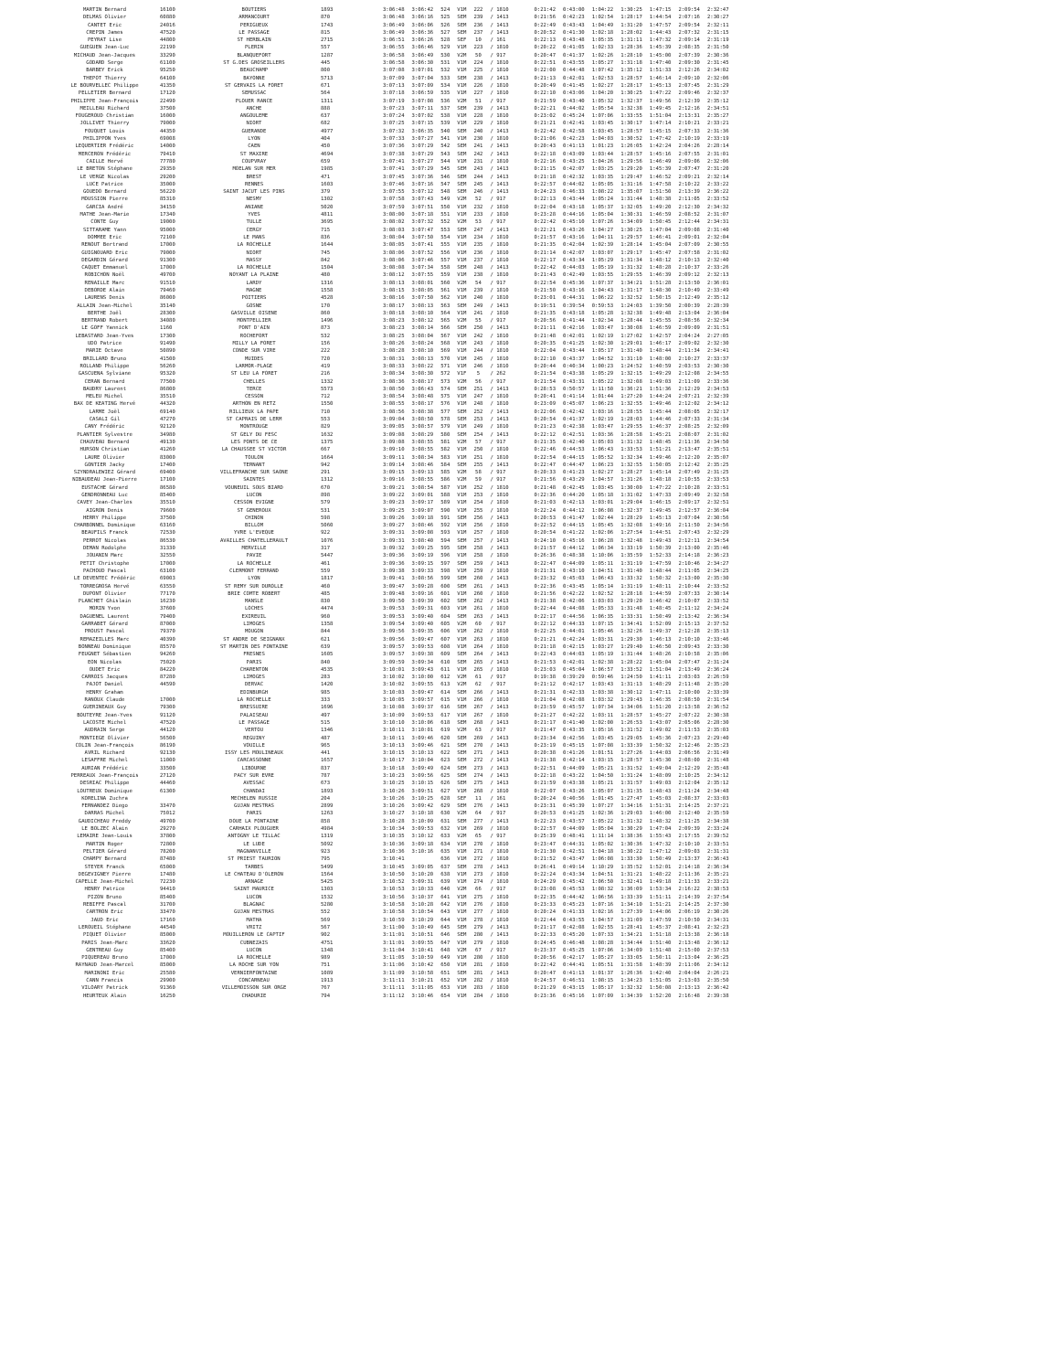| MARTIN Bernard | 16100 | BOUTIERS | 1893 | 3:06:48 | 3:06:42 | 524 | V1M | 222 | / 1810 | 0:21:42 | 0:43:00 | 1:04:22 | 1:30:25 | 1:47:15 | 2:09:54 | 2:32:47 |
| DELMAS Olivier | 60880 | ARMANCOURT | 870 | 3:06:48 | 3:06:16 | 525 | SEM | 239 | / 1413 | 0:21:56 | 0:42:23 | 1:02:54 | 1:28:17 | 1:44:54 | 2:07:16 | 2:30:27 |
| CANTET Eric | 24016 | PERIGUEUX | 1743 | 3:06:49 | 3:06:06 | 526 | SEM | 236 | / 1413 | 0:22:49 | 0:43:43 | 1:04:49 | 1:31:20 | 1:47:57 | 2:09:54 | 2:32:11 |
| CREPIN James | 47520 | LE PASSAGE | 815 | 3:06:49 | 3:06:36 | 527 | SEM | 237 | / 1413 | 0:20:52 | 0:41:30 | 1:02:18 | 1:28:02 | 1:44:43 | 2:07:32 | 2:31:15 |
| PEYRAT Lise | 44800 | ST HERBLAIN | 2715 | 3:06:51 | 3:06:26 | 528 | SEF | 10 | / 161 | 0:22:13 | 0:43:48 | 1:05:35 | 1:31:11 | 1:47:32 | 2:09:14 | 2:31:19 |
| GUEGUEN Jean-Luc | 22190 | PLERIN | 557 | 3:06:55 | 3:06:46 | 529 | V1M | 223 | / 1810 | 0:20:22 | 0:41:05 | 1:02:33 | 1:28:36 | 1:45:39 | 2:08:35 | 2:31:50 |
| MICHAUD Jean-Jacques | 33290 | BLANQUEFORT | 1287 | 3:06:58 | 3:06:49 | 530 | V2M | 50 | / 917 | 0:20:47 | 0:41:37 | 1:02:26 | 1:28:10 | 1:45:00 | 2:07:39 | 2:30:36 |
| GODARD Serge | 61100 | ST G.DES GROSEILLERS | 445 | 3:06:58 | 3:06:30 | 531 | V1M | 224 | / 1810 | 0:22:51 | 0:43:55 | 1:05:27 | 1:31:18 | 1:47:40 | 2:09:30 | 2:31:45 |
| BARBEY Erick | 95250 | BEAUCHAMP | 800 | 3:07:08 | 3:07:01 | 532 | V1M | 225 | / 1810 | 0:22:00 | 0:44:48 | 1:07:42 | 1:35:12 | 1:51:33 | 2:12:26 | 2:34:02 |
| THEPOT Thierry | 64100 | BAYONNE | 5713 | 3:07:09 | 3:07:04 | 533 | SEM | 238 | / 1413 | 0:21:13 | 0:42:01 | 1:02:53 | 1:28:57 | 1:46:14 | 2:09:10 | 2:32:06 |
| LE BOURVELLEC Philippe | 41350 | ST GERVAIS LA FORET | 671 | 3:07:13 | 3:07:09 | 534 | V1M | 226 | / 1810 | 0:20:49 | 0:41:45 | 1:02:27 | 1:28:17 | 1:45:13 | 2:07:45 | 2:31:29 |
| PELLETIER Bernard | 17120 | SEMUSSAC | 564 | 3:07:18 | 3:06:59 | 535 | V1M | 227 | / 1810 | 0:22:10 | 0:43:06 | 1:04:20 | 1:30:25 | 1:47:22 | 2:09:46 | 2:32:37 |
| PHILIPPE Jean-François | 22490 | PLOUER RANCE | 1311 | 3:07:19 | 3:07:08 | 536 | V2M | 51 | / 917 | 0:21:59 | 0:43:40 | 1:05:32 | 1:32:37 | 1:49:56 | 2:12:39 | 2:35:12 |
| MEILLEAU Richard | 37500 | ANCHE | 888 | 3:07:23 | 3:07:11 | 537 | SEM | 239 | / 1413 | 0:22:21 | 0:44:02 | 1:05:54 | 1:32:38 | 1:49:45 | 2:12:16 | 2:34:51 |
| FOUGEROUD Christian | 16000 | ANGOULEME | 637 | 3:07:24 | 3:07:02 | 538 | V1M | 228 | / 1810 | 0:23:02 | 0:45:24 | 1:07:06 | 1:33:55 | 1:51:04 | 2:13:31 | 2:35:27 |
| JOLLIVET Thierry | 79000 | NIORT | 682 | 3:07:25 | 3:07:15 | 539 | V1M | 229 | / 1810 | 0:21:21 | 0:42:41 | 1:03:45 | 1:30:17 | 1:47:14 | 2:10:21 | 2:33:21 |
| FOUQUET Louis | 44350 | GUERANDE | 4977 | 3:07:32 | 3:06:35 | 540 | SEM | 240 | / 1413 | 0:22:42 | 0:42:58 | 1:03:45 | 1:28:57 | 1:45:15 | 2:07:33 | 2:31:36 |
| PHILIPPON Yves | 69008 | LYON | 404 | 3:07:33 | 3:07:27 | 541 | V1M | 230 | / 1810 | 0:21:06 | 0:42:23 | 1:04:03 | 1:30:52 | 1:47:42 | 2:10:19 | 2:33:19 |
| LEQUERTIER Frédéric | 14000 | CAEN | 450 | 3:07:36 | 3:07:29 | 542 | SEM | 241 | / 1413 | 0:20:43 | 0:41:13 | 1:01:23 | 1:26:05 | 1:42:24 | 2:04:26 | 2:28:14 |
| MERCERON Frédéric | 79410 | ST MAXIRE | 4694 | 3:07:38 | 3:07:29 | 543 | SEM | 242 | / 1413 | 0:22:18 | 0:43:09 | 1:03:44 | 1:28:57 | 1:45:16 | 2:07:55 | 2:31:01 |
| CAILLE Hervé | 77780 | COUPVRAY | 659 | 3:07:41 | 3:07:27 | 544 | V1M | 231 | / 1810 | 0:22:16 | 0:43:25 | 1:04:26 | 1:29:56 | 1:46:49 | 2:09:06 | 2:32:06 |
| LE BRETON Stéphane | 29350 | MOELAN SUR MER | 1985 | 3:07:41 | 3:07:29 | 545 | SEM | 243 | / 1413 | 0:21:15 | 0:42:07 | 1:03:25 | 1:29:20 | 1:45:39 | 2:07:47 | 2:31:20 |
| LE VERGE Nicolas | 29200 | BREST | 471 | 3:07:45 | 3:07:36 | 546 | SEM | 244 | / 1413 | 0:21:18 | 0:42:32 | 1:03:35 | 1:29:47 | 1:46:52 | 2:09:21 | 2:32:14 |
| LUCE Patrice | 35000 | RENNES | 1603 | 3:07:46 | 3:07:16 | 547 | SEM | 245 | / 1413 | 0:22:57 | 0:44:02 | 1:05:05 | 1:31:16 | 1:47:58 | 2:10:22 | 2:33:22 |
| GOUEDO Bernard | 56220 | SAINT JACUT LES PINS | 379 | 3:07:55 | 3:07:12 | 548 | SEM | 246 | / 1413 | 0:24:23 | 0:46:33 | 1:08:22 | 1:35:07 | 1:51:50 | 2:13:39 | 2:36:22 |
| MOUSSION Pierre | 85310 | NESMY | 1302 | 3:07:58 | 3:07:43 | 549 | V2M | 52 | / 917 | 0:22:13 | 0:43:44 | 1:05:24 | 1:31:44 | 1:48:38 | 2:11:05 | 2:33:52 |
| GARCIA André | 34150 | ANIANE | 5020 | 3:07:59 | 3:07:51 | 550 | V1M | 232 | / 1810 | 0:22:04 | 0:43:18 | 1:05:37 | 1:32:05 | 1:49:20 | 2:12:30 | 2:34:32 |
| MATHE Jean-Marie | 17340 | YVES | 4811 | 3:08:00 | 3:07:18 | 551 | V1M | 233 | / 1810 | 0:23:28 | 0:44:16 | 1:05:04 | 1:30:31 | 1:46:59 | 2:08:52 | 2:31:07 |
| CONTE Guy | 19000 | TULLE | 3695 | 3:08:02 | 3:07:32 | 552 | V2M | 53 | / 917 | 0:22:42 | 0:45:10 | 1:07:26 | 1:34:09 | 1:50:45 | 2:12:44 | 2:34:31 |
| SITTARAME Yann | 95000 | CERGY | 715 | 3:08:03 | 3:07:47 | 553 | SEM | 247 | / 1413 | 0:22:21 | 0:43:26 | 1:04:27 | 1:30:25 | 1:47:04 | 2:09:08 | 2:31:40 |
| DOMMEE Eric | 72100 | LE MANS | 836 | 3:08:04 | 3:07:50 | 554 | V1M | 234 | / 1810 | 0:21:57 | 0:43:16 | 1:04:11 | 1:29:57 | 1:46:41 | 2:09:01 | 2:32:04 |
| RENOUT Bertrand | 17000 | LA ROCHELLE | 1644 | 3:08:05 | 3:07:41 | 555 | V1M | 235 | / 1810 | 0:21:35 | 0:42:04 | 1:02:39 | 1:28:14 | 1:45:04 | 2:07:09 | 2:30:55 |
| GUIGNOUARD Eric | 79000 | NIORT | 745 | 3:08:06 | 3:07:52 | 556 | V1M | 236 | / 1810 | 0:21:14 | 0:42:07 | 1:03:07 | 1:29:17 | 1:45:47 | 2:07:58 | 2:31:02 |
| DEGARDIN Gérard | 91300 | MASSY | 842 | 3:08:06 | 3:07:46 | 557 | V1M | 237 | / 1810 | 0:22:17 | 0:43:34 | 1:05:29 | 1:31:34 | 1:48:12 | 2:10:13 | 2:32:40 |
| CAQUET Emmanuel | 17000 | LA ROCHELLE | 1504 | 3:08:08 | 3:07:34 | 558 | SEM | 248 | / 1413 | 0:22:42 | 0:44:03 | 1:05:19 | 1:31:32 | 1:48:28 | 2:10:37 | 2:33:26 |
| ROBICHON Noël | 49700 | NOYANT LA PLAINE | 480 | 3:08:12 | 3:07:55 | 559 | V1M | 238 | / 1810 | 0:21:43 | 0:42:49 | 1:03:55 | 1:29:55 | 1:46:39 | 2:09:12 | 2:32:13 |
| RENAILLE Marc | 91510 | LARDY | 1316 | 3:08:13 | 3:08:01 | 560 | V2M | 54 | / 917 | 0:22:54 | 0:45:36 | 1:07:37 | 1:34:21 | 1:51:28 | 2:13:50 | 2:36:01 |
| DEBORDE Alain | 79460 | MAGNE | 1558 | 3:08:15 | 3:08:05 | 561 | V1M | 239 | / 1810 | 0:21:50 | 0:43:16 | 1:04:43 | 1:31:17 | 1:48:30 | 2:10:49 | 2:33:49 |
| LAURENS Denis | 86000 | POITIERS | 4528 | 3:08:16 | 3:07:50 | 562 | V1M | 240 | / 1810 | 0:23:01 | 0:44:31 | 1:06:22 | 1:32:52 | 1:50:15 | 2:12:49 | 2:35:12 |
| ALLAIN Jean-Michel | 35140 | GOSNE | 170 | 3:08:17 | 3:08:13 | 563 | SEM | 249 | / 1413 | 0:19:51 | 0:39:54 | 0:59:53 | 1:24:03 | 1:39:50 | 2:00:39 | 2:28:39 |
| BERTHE Joël | 28300 | GASVILLE OISENE | 860 | 3:08:18 | 3:08:10 | 564 | V1M | 241 | / 1810 | 0:21:35 | 0:43:18 | 1:05:28 | 1:32:38 | 1:49:48 | 2:13:04 | 2:36:04 |
| BERTRAND Robert | 34080 | MONTPELLIER | 1496 | 3:08:23 | 3:08:12 | 565 | V2M | 55 | / 917 | 0:20:56 | 0:41:44 | 1:02:34 | 1:28:44 | 1:45:55 | 2:08:56 | 2:32:34 |
| LE GOFF Yannick | 1160 | PONT D'AIN | 873 | 3:08:23 | 3:08:14 | 566 | SEM | 250 | / 1413 | 0:21:11 | 0:42:16 | 1:03:47 | 1:30:08 | 1:46:59 | 2:09:09 | 2:31:51 |
| LEBASTARD Jean-Yves | 17300 | ROCHEFORT | 532 | 3:08:25 | 3:08:04 | 567 | V1M | 242 | / 1810 | 0:21:48 | 0:42:01 | 1:02:19 | 1:27:02 | 1:42:57 | 2:04:24 | 2:27:05 |
| UDO Patrice | 91490 | MILLY LA FORET | 156 | 3:08:26 | 3:08:24 | 568 | V1M | 243 | / 1810 | 0:20:35 | 0:41:25 | 1:02:30 | 1:29:01 | 1:46:17 | 2:09:02 | 2:32:30 |
| MARIE Octave | 50890 | CONDE SUR VIRE | 222 | 3:08:28 | 3:08:10 | 569 | V1M | 244 | / 1810 | 0:22:04 | 0:43:44 | 1:05:17 | 1:31:40 | 1:48:44 | 2:11:34 | 2:34:41 |
| BRILLARD Bruno | 41500 | MUIDES | 720 | 3:08:31 | 3:08:13 | 570 | V1M | 245 | / 1810 | 0:22:10 | 0:43:37 | 1:04:52 | 1:31:10 | 1:48:00 | 2:10:27 | 2:33:37 |
| ROLLAND Philippe | 56260 | LARMOR-PLAGE | 419 | 3:08:33 | 3:08:22 | 571 | V1M | 246 | / 1810 | 0:20:44 | 0:40:34 | 1:00:23 | 1:24:52 | 1:40:59 | 2:03:53 | 2:30:30 |
| GASCUENA Sylviane | 95320 | ST LEU LA FORET | 216 | 3:08:34 | 3:08:30 | 572 | V1F | 5 | / 262 | 0:21:54 | 0:43:38 | 1:05:29 | 1:32:15 | 1:49:29 | 2:12:08 | 2:34:55 |
| CERAN Bernard | 77500 | CHELLES | 1332 | 3:08:36 | 3:08:17 | 573 | V2M | 56 | / 917 | 0:21:54 | 0:43:31 | 1:05:22 | 1:32:08 | 1:49:03 | 2:11:09 | 2:33:36 |
| BAUDRY Laurent | 86800 | TERCE | 5573 | 3:08:50 | 3:06:43 | 574 | SEM | 251 | / 1413 | 0:28:53 | 0:50:57 | 1:11:50 | 1:36:21 | 1:51:36 | 2:12:29 | 2:34:53 |
| MELEU Michel | 35510 | CESSON | 712 | 3:08:54 | 3:08:48 | 575 | V1M | 247 | / 1810 | 0:20:41 | 0:41:14 | 1:01:44 | 1:27:20 | 1:44:24 | 2:07:21 | 2:32:39 |
| BAX DE KEATING Hervé | 44320 | ARTHON EN RETZ | 1550 | 3:08:55 | 3:08:17 | 576 | V1M | 248 | / 1810 | 0:23:09 | 0:45:07 | 1:06:23 | 1:32:55 | 1:49:46 | 2:12:02 | 2:34:12 |
| LARME Joël | 69140 | RILLIEUX LA PAPE | 710 | 3:08:56 | 3:08:38 | 577 | SEM | 252 | / 1413 | 0:22:06 | 0:42:42 | 1:03:16 | 1:28:55 | 1:45:44 | 2:08:05 | 2:32:17 |
| CASALI Gil | 47270 | ST CAPRAIS DE LERM | 553 | 3:09:04 | 3:08:50 | 578 | SEM | 253 | / 1413 | 0:20:54 | 0:41:37 | 1:02:19 | 1:28:03 | 1:44:46 | 2:07:33 | 2:31:34 |
| CANY Frédéric | 92120 | MONTROUGE | 829 | 3:09:05 | 3:08:57 | 579 | V1M | 249 | / 1810 | 0:21:23 | 0:42:38 | 1:03:47 | 1:29:55 | 1:46:37 | 2:08:25 | 2:32:09 |
| PLANTIER Sylvestre | 34980 | ST GELY DU FESC | 1632 | 3:09:08 | 3:08:29 | 580 | SEM | 254 | / 1413 | 0:22:12 | 0:42:51 | 1:03:36 | 1:28:58 | 1:45:21 | 2:08:07 | 2:31:02 |
| CHAUVEAU Bernard | 49130 | LES PONTS DE CE | 1375 | 3:09:08 | 3:08:55 | 581 | V2M | 57 | / 917 | 0:21:35 | 0:42:40 | 1:05:03 | 1:31:32 | 1:48:45 | 2:11:36 | 2:34:50 |
| HURSON Christian | 41260 | LA CHAUSSEE ST VICTOR | 667 | 3:09:10 | 3:08:55 | 582 | V1M | 250 | / 1810 | 0:22:46 | 0:44:53 | 1:06:43 | 1:33:53 | 1:51:21 | 2:13:47 | 2:35:51 |
| LAURE Olivier | 83000 | TOULON | 1664 | 3:09:11 | 3:08:34 | 583 | V1M | 251 | / 1810 | 0:22:54 | 0:44:15 | 1:05:52 | 1:32:34 | 1:49:46 | 2:12:20 | 2:35:07 |
| GONTIER Jacky | 17400 | TERNANT | 942 | 3:09:14 | 3:08:46 | 584 | SEM | 255 | / 1413 | 0:22:47 | 0:44:47 | 1:06:23 | 1:32:55 | 1:50:05 | 2:12:42 | 2:35:25 |
| SZYNDRALEWIEZ Gérard | 69400 | VILLEFRANCHE SUR SAONE | 291 | 3:09:15 | 3:09:13 | 585 | V2M | 58 | / 917 | 0:20:33 | 0:41:23 | 1:02:27 | 1:28:27 | 1:45:14 | 2:07:49 | 2:31:25 |
| NIBAUDEAU Jean-Pierre | 17100 | SAINTES | 1312 | 3:09:16 | 3:08:55 | 586 | V2M | 59 | / 917 | 0:21:56 | 0:43:29 | 1:04:57 | 1:31:26 | 1:48:18 | 2:10:55 | 2:33:53 |
| EUSTACHE Gérard | 86580 | VOUNEUIL SOUS BIARD | 670 | 3:09:21 | 3:08:54 | 587 | V1M | 252 | / 1810 | 0:21:48 | 0:42:45 | 1:03:45 | 1:30:00 | 1:47:22 | 2:10:28 | 2:33:51 |
| GENDRONNEAU Luc | 85400 | LUCON | 898 | 3:09:22 | 3:09:01 | 588 | V1M | 253 | / 1810 | 0:22:36 | 0:44:20 | 1:05:18 | 1:31:02 | 1:47:33 | 2:09:49 | 2:32:58 |
| CAVEY Jean-Charles | 35510 | CESSON EVIGNE | 579 | 3:09:23 | 3:09:17 | 589 | V1M | 254 | / 1810 | 0:21:03 | 0:42:13 | 1:03:01 | 1:29:04 | 1:46:15 | 2:09:17 | 2:32:51 |
| AIGRON Denis | 79600 | ST GENEROUX | 531 | 3:09:25 | 3:09:07 | 590 | V1M | 255 | / 1810 | 0:22:24 | 0:44:12 | 1:06:08 | 1:32:37 | 1:49:45 | 2:12:57 | 2:36:04 |
| HERRY Philippe | 37500 | CHINON | 598 | 3:09:26 | 3:09:18 | 591 | SEM | 256 | / 1413 | 0:20:53 | 0:41:47 | 1:02:44 | 1:28:29 | 1:45:13 | 2:07:04 | 2:30:56 |
| CHARBONNEL Dominique | 63160 | BILLOM | 5060 | 3:09:27 | 3:08:46 | 592 | V1M | 256 | / 1810 | 0:22:52 | 0:44:15 | 1:05:45 | 1:32:08 | 1:49:16 | 2:11:50 | 2:34:56 |
| BEAUFILS Franck | 72530 | YVRE L'EVEQUE | 922 | 3:09:31 | 3:09:08 | 593 | V1M | 257 | / 1810 | 0:20:54 | 0:41:22 | 1:02:06 | 1:27:54 | 1:44:51 | 2:07:43 | 2:32:29 |
| PERROT Nicolas | 86530 | AVAILLES CHATELLERAULT | 1076 | 3:09:31 | 3:08:40 | 594 | SEM | 257 | / 1413 | 0:24:10 | 0:45:16 | 1:06:28 | 1:32:48 | 1:49:43 | 2:12:11 | 2:34:54 |
| DEMAN Rodolphe | 31330 | MERVILLE | 317 | 3:09:32 | 3:09:25 | 595 | SEM | 258 | / 1413 | 0:21:57 | 0:44:12 | 1:06:34 | 1:33:19 | 1:50:39 | 2:13:00 | 2:35:46 |
| JOUANIN Marc | 32550 | PAVIE | 5447 | 3:09:36 | 3:09:19 | 596 | V1M | 258 | / 1810 | 0:26:36 | 0:48:38 | 1:10:06 | 1:35:59 | 1:52:33 | 2:14:18 | 2:36:23 |
| PETIT Christophe | 17000 | LA ROCHELLE | 461 | 3:09:36 | 3:09:15 | 597 | SEM | 259 | / 1413 | 0:22:47 | 0:44:09 | 1:05:11 | 1:31:19 | 1:47:59 | 2:10:46 | 2:34:27 |
| PACHOUD Pascal | 63100 | CLERMONT FERRAND | 559 | 3:09:38 | 3:09:33 | 598 | V1M | 259 | / 1810 | 0:21:31 | 0:43:10 | 1:04:51 | 1:31:40 | 1:48:44 | 2:11:05 | 2:34:25 |
| LE DEVENTEC Frédéric | 69003 | LYON | 1817 | 3:09:41 | 3:08:56 | 599 | SEM | 260 | / 1413 | 0:23:32 | 0:45:03 | 1:06:43 | 1:33:32 | 1:50:32 | 2:13:00 | 2:35:30 |
| TORREGROSA Hervé | 63550 | ST REMY SUR DUROLLE | 460 | 3:09:47 | 3:09:28 | 600 | SEM | 261 | / 1413 | 0:22:36 | 0:43:45 | 1:05:14 | 1:31:19 | 1:48:11 | 2:10:44 | 2:33:52 |
| DUPONT Olivier | 77170 | BRIE COMTE ROBERT | 485 | 3:09:48 | 3:09:16 | 601 | V1M | 260 | / 1810 | 0:21:56 | 0:42:22 | 1:02:52 | 1:28:18 | 1:44:59 | 2:07:33 | 2:30:14 |
| PLANCHET Ghislain | 16230 | MANSLE | 830 | 3:09:50 | 3:09:39 | 602 | SEM | 262 | / 1413 | 0:21:38 | 0:42:06 | 1:03:03 | 1:29:20 | 1:46:42 | 2:10:07 | 2:33:52 |
| MORIN Yvon | 37600 | LOCHES | 4474 | 3:09:53 | 3:09:31 | 603 | V1M | 261 | / 1810 | 0:22:44 | 0:44:08 | 1:05:33 | 1:31:48 | 1:48:45 | 2:11:12 | 2:34:24 |
| DAGUENEL Laurent | 79400 | EXIREUIL | 960 | 3:09:53 | 3:09:40 | 604 | SEM | 263 | / 1413 | 0:22:17 | 0:44:56 | 1:06:35 | 1:33:31 | 1:50:49 | 2:13:42 | 2:36:34 |
| GARRABET Gérard | 87000 | LIMOGES | 1358 | 3:09:54 | 3:09:40 | 605 | V2M | 60 | / 917 | 0:22:12 | 0:44:33 | 1:07:15 | 1:34:41 | 1:52:09 | 2:15:13 | 2:37:52 |
| PROUST Pascal | 79370 | MOUGON | 844 | 3:09:56 | 3:09:35 | 606 | V1M | 262 | / 1810 | 0:22:25 | 0:44:01 | 1:05:46 | 1:32:26 | 1:49:37 | 2:12:28 | 2:35:13 |
| REMAZEILLES Marc | 40390 | ST ANDRE DE SEIGNANX | 621 | 3:09:56 | 3:09:47 | 607 | V1M | 263 | / 1810 | 0:21:21 | 0:42:24 | 1:03:31 | 1:29:30 | 1:46:13 | 2:10:10 | 2:33:46 |
| BONNEAU Dominique | 85570 | ST MARTIN DES FONTAINE | 639 | 3:09:57 | 3:09:53 | 608 | V1M | 264 | / 1810 | 0:21:18 | 0:42:15 | 1:03:27 | 1:29:40 | 1:46:50 | 2:09:43 | 2:33:30 |
| FEUGNET Sébastien | 94260 | FRESNES | 1605 | 3:09:57 | 3:09:38 | 609 | SEM | 264 | / 1413 | 0:22:43 | 0:44:03 | 1:05:19 | 1:31:44 | 1:48:26 | 2:10:58 | 2:35:06 |
| EON Nicolas | 75020 | PARIS | 840 | 3:09:59 | 3:09:34 | 610 | SEM | 265 | / 1413 | 0:21:53 | 0:42:01 | 1:02:38 | 1:28:22 | 1:45:04 | 2:07:47 | 2:31:24 |
| OUDET Eric | 84220 | CHARENTON | 4535 | 3:10:01 | 3:09:43 | 611 | V1M | 265 | / 1810 | 0:23:03 | 0:45:04 | 1:06:57 | 1:33:52 | 1:51:04 | 2:13:49 | 2:36:24 |
| CARROIS Jacques | 87280 | LIMOGES | 283 | 3:10:02 | 3:10:00 | 612 | V2M | 61 | / 917 | 0:19:38 | 0:39:29 | 0:59:46 | 1:24:50 | 1:41:11 | 2:03:03 | 2:26:59 |
| PAJOT Daniel | 44590 | DERVAC | 1420 | 3:10:02 | 3:09:55 | 613 | V2M | 62 | / 917 | 0:21:12 | 0:42:17 | 1:03:43 | 1:31:13 | 1:48:29 | 2:11:48 | 2:35:20 |
| HENRY Graham | | EDINBURGH | 985 | 3:10:03 | 3:09:47 | 614 | SEM | 266 | / 1413 | 0:21:31 | 0:42:33 | 1:03:38 | 1:30:12 | 1:47:11 | 2:10:00 | 2:33:39 |
| RANOUX Claude | 17000 | LA ROCHELLE | 333 | 3:10:05 | 3:09:57 | 615 | V1M | 266 | / 1810 | 0:21:04 | 0:42:08 | 1:03:32 | 1:29:43 | 1:46:35 | 2:08:50 | 2:31:54 |
| GUERINEAUX Guy | 79300 | BRESSUIRE | 1696 | 3:10:08 | 3:09:37 | 616 | SEM | 267 | / 1413 | 0:23:59 | 0:45:57 | 1:07:34 | 1:34:06 | 1:51:20 | 2:13:58 | 2:36:52 |
| BOUTEYRE Jean-Yves | 91120 | PALAISEAU | 497 | 3:10:09 | 3:09:53 | 617 | V1M | 267 | / 1810 | 0:21:27 | 0:42:22 | 1:03:11 | 1:28:57 | 1:45:27 | 2:07:22 | 2:30:38 |
| LACOSTE Michel | 47520 | LE PASSAGE | 515 | 3:10:10 | 3:10:06 | 618 | SEM | 268 | / 1413 | 0:21:17 | 0:41:40 | 1:02:00 | 1:26:53 | 1:43:07 | 2:05:06 | 2:28:30 |
| AUDRAIN Serge | 44120 | VERTOU | 1346 | 3:10:11 | 3:10:01 | 619 | V2M | 63 | / 917 | 0:21:47 | 0:43:35 | 1:05:16 | 1:31:52 | 1:49:02 | 2:11:53 | 2:35:03 |
| MONTIEGE Olivier | 56500 | REGUINY | 487 | 3:10:11 | 3:09:46 | 620 | SEM | 269 | / 1413 | 0:23:34 | 0:42:56 | 1:03:45 | 1:29:05 | 1:45:36 | 2:07:23 | 2:29:40 |
| COLIN Jean-François | 86190 | VOUILLE | 965 | 3:10:13 | 3:09:46 | 621 | SEM | 270 | / 1413 | 0:23:19 | 0:45:15 | 1:07:08 | 1:33:39 | 1:50:32 | 2:12:46 | 2:35:23 |
| AVRIL Richard | 92130 | ISSY LES MOULINEAUX | 441 | 3:10:15 | 3:10:13 | 622 | SEM | 271 | / 1413 | 0:20:38 | 0:41:26 | 1:01:51 | 1:27:26 | 1:44:03 | 2:06:56 | 2:31:49 |
| LESAFFRE Michel | 11000 | CARCASSONNE | 1657 | 3:10:17 | 3:10:04 | 623 | SEM | 272 | / 1413 | 0:21:38 | 0:42:14 | 1:03:15 | 1:28:57 | 1:45:30 | 2:08:00 | 2:31:48 |
| AURIAN Frédéric | 33500 | LIBOURNE | 837 | 3:10:18 | 3:09:49 | 624 | SEM | 273 | / 1413 | 0:22:51 | 0:44:09 | 1:05:21 | 1:31:52 | 1:49:04 | 2:12:29 | 2:35:48 |
| PERREAUX Jean-François | 27120 | PACY SUR EVRE | 787 | 3:10:23 | 3:09:56 | 625 | SEM | 274 | / 1413 | 0:22:18 | 0:43:22 | 1:04:50 | 1:31:24 | 1:48:09 | 2:10:25 | 2:34:12 |
| DESRIAC Philippe | 44460 | AVESSAC | 673 | 3:10:25 | 3:10:15 | 626 | SEM | 275 | / 1413 | 0:21:59 | 0:43:38 | 1:05:21 | 1:31:57 | 1:49:03 | 2:12:04 | 2:35:12 |
| LOUTREUX Dominique | 61300 | CHANDAI | 1893 | 3:10:26 | 3:09:51 | 627 | V1M | 268 | / 1810 | 0:22:07 | 0:43:26 | 1:05:07 | 1:31:35 | 1:48:43 | 2:11:24 | 2:34:48 |
| KORELINA Zuchra | | MECHELEN RUSSIE | 204 | 3:10:26 | 3:10:25 | 628 | SEF | 11 | / 161 | 0:20:24 | 0:40:56 | 1:01:45 | 1:27:47 | 1:45:03 | 2:08:37 | 2:33:03 |
| FERNANDEZ Diego | 33470 | GUJAN MESTRAS | 2899 | 3:10:26 | 3:09:42 | 629 | SEM | 276 | / 1413 | 0:23:31 | 0:45:39 | 1:07:27 | 1:34:16 | 1:51:31 | 2:14:25 | 2:37:21 |
| DARRAS Michel | 75012 | PARIS | 1263 | 3:10:27 | 3:10:18 | 630 | V2M | 64 | / 917 | 0:20:53 | 0:41:25 | 1:02:36 | 1:29:03 | 1:46:00 | 2:12:40 | 2:35:59 |
| GAUDICHEAU Freddy | 49700 | DOUE LA FONTAINE | 858 | 3:10:28 | 3:10:09 | 631 | SEM | 277 | / 1413 | 0:22:23 | 0:43:57 | 1:05:22 | 1:31:32 | 1:48:32 | 2:11:25 | 2:34:38 |
| LE BOLZEC Alain | 29270 | CARHAIX PLOUGUER | 4984 | 3:10:34 | 3:09:53 | 632 | V1M | 269 | / 1810 | 0:22:57 | 0:44:09 | 1:05:04 | 1:30:29 | 1:47:04 | 2:09:39 | 2:33:24 |
| LEMAIRE Jean-Louis | 37800 | ANTOGNY LE TILLAC | 1319 | 3:10:35 | 3:10:12 | 633 | V2M | 65 | / 917 | 0:25:39 | 0:48:41 | 1:11:14 | 1:38:36 | 1:55:43 | 2:17:55 | 2:39:52 |
| MARTIN Roger | 72800 | LE LUDE | 5092 | 3:10:36 | 3:09:18 | 634 | V1M | 270 | / 1810 | 0:23:47 | 0:44:31 | 1:05:02 | 1:30:36 | 1:47:32 | 2:10:10 | 2:33:51 |
| PELTIER Gérard | 78200 | MAGNANVILLE | 923 | 3:10:36 | 3:10:16 | 635 | V1M | 271 | / 1810 | 0:21:30 | 0:42:51 | 1:04:18 | 1:30:22 | 1:47:12 | 2:09:03 | 2:31:31 |
| CHAMPY Bernard | 87480 | ST PRIEST TAURION | 795 | 3:10:41 | | 636 | V1M | 272 | / 1810 | 0:21:52 | 0:43:47 | 1:06:08 | 1:33:30 | 1:50:49 | 2:13:37 | 2:36:43 |
| STEYER Franck | 65000 | TARBES | 5499 | 3:10:45 | 3:09:05 | 637 | SEM | 278 | / 1413 | 0:26:41 | 0:49:14 | 1:10:29 | 1:35:52 | 1:52:01 | 2:14:18 | 2:36:34 |
| DEGEVIGNEY Pierre | 17480 | LE CHATEAU D'OLERON | 1564 | 3:10:50 | 3:10:20 | 638 | V1M | 273 | / 1810 | 0:22:24 | 0:43:34 | 1:04:51 | 1:31:21 | 1:48:22 | 2:11:36 | 2:35:21 |
| CAPELLE Jean-Michel | 72230 | ARNAGE | 5425 | 3:10:52 | 3:09:31 | 639 | V1M | 274 | / 1810 | 0:24:29 | 0:45:42 | 1:06:50 | 1:32:41 | 1:49:18 | 2:11:33 | 2:33:21 |
| HENRY Patrice | 94410 | SAINT MAURICE | 1303 | 3:10:53 | 3:10:33 | 640 | V2M | 66 | / 917 | 0:23:08 | 0:45:53 | 1:08:32 | 1:36:09 | 1:53:34 | 2:16:22 | 2:38:53 |
| PIZON Bruno | 85400 | LUCON | 1532 | 3:10:56 | 3:10:37 | 641 | V1M | 275 | / 1810 | 0:22:35 | 0:44:42 | 1:06:56 | 1:33:39 | 1:51:11 | 2:14:39 | 2:37:54 |
| REBIFFE Pascal | 31700 | BLAGNAC | 5280 | 3:10:58 | 3:10:28 | 642 | V1M | 276 | / 1810 | 0:23:33 | 0:45:23 | 1:07:16 | 1:34:10 | 1:51:21 | 2:14:25 | 2:37:30 |
| CARTRON Eric | 33470 | GUJAN MESTRAS | 552 | 3:10:58 | 3:10:54 | 643 | V1M | 277 | / 1810 | 0:20:24 | 0:41:33 | 1:02:16 | 1:27:39 | 1:44:06 | 2:06:19 | 2:30:26 |
| JAUD Eric | 17160 | MATHA | 569 | 3:10:59 | 3:10:29 | 644 | V1M | 278 | / 1810 | 0:22:44 | 0:43:55 | 1:04:57 | 1:31:09 | 1:47:59 | 2:10:50 | 2:34:31 |
| LEROUEIL Stéphane | 44540 | VRITZ | 567 | 3:11:00 | 3:10:49 | 645 | SEM | 279 | / 1413 | 0:21:17 | 0:42:08 | 1:02:55 | 1:28:41 | 1:45:37 | 2:08:41 | 2:32:23 |
| PIQUET Olivier | 85000 | MOUILLERON LE CAPTIF | 902 | 3:11:01 | 3:10:51 | 646 | SEM | 280 | / 1413 | 0:22:33 | 0:45:20 | 1:07:33 | 1:34:21 | 1:51:18 | 2:13:38 | 2:36:18 |
| PARIS Jean-Marc | 33620 | CUBNEZAIS | 4751 | 3:11:01 | 3:09:55 | 647 | V1M | 279 | / 1810 | 0:24:45 | 0:46:48 | 1:08:28 | 1:34:44 | 1:51:40 | 2:13:48 | 2:36:12 |
| GENTREAU Guy | 85400 | LUCON | 1348 | 3:11:04 | 3:10:41 | 648 | V2M | 67 | / 917 | 0:23:37 | 0:45:25 | 1:07:06 | 1:34:09 | 1:51:48 | 2:15:00 | 2:37:53 |
| PIQUEREAU Bruno | 17000 | LA ROCHELLE | 989 | 3:11:05 | 3:10:59 | 649 | V1M | 280 | / 1810 | 0:20:56 | 0:42:17 | 1:05:27 | 1:33:05 | 1:50:11 | 2:13:04 | 2:36:25 |
| RAYNAUD Jean-Marcel | 85000 | LA ROCHE SUR YON | 751 | 3:11:06 | 3:10:42 | 650 | V1M | 281 | / 1810 | 0:22:42 | 0:44:41 | 1:05:51 | 1:31:58 | 1:48:39 | 2:11:06 | 2:34:12 |
| MARINONI Eric | 25580 | VERNIERFONTAINE | 1089 | 3:11:09 | 3:10:58 | 651 | SEM | 281 | / 1413 | 0:20:47 | 0:41:13 | 1:01:37 | 1:26:36 | 1:42:40 | 2:04:04 | 2:26:21 |
| CANN Francis | 29900 | CONCARNEAU | 1913 | 3:11:11 | 3:10:21 | 652 | V1M | 282 | / 1810 | 0:24:57 | 0:46:51 | 1:08:15 | 1:34:23 | 1:51:05 | 2:13:03 | 2:35:50 |
| VILOARY Patrick | 91360 | VILLEMOISSON SUR ORGE | 767 | 3:11:11 | 3:11:05 | 653 | V1M | 283 | / 1810 | 0:21:29 | 0:43:15 | 1:05:17 | 1:32:32 | 1:50:08 | 2:13:13 | 2:36:42 |
| HEURTEUX Alain | 16250 | CHADURIE | 794 | 3:11:12 | 3:10:46 | 654 | V1M | 284 | / 1810 | 0:23:36 | 0:45:16 | 1:07:09 | 1:34:39 | 1:52:20 | 2:16:48 | 2:39:38 |